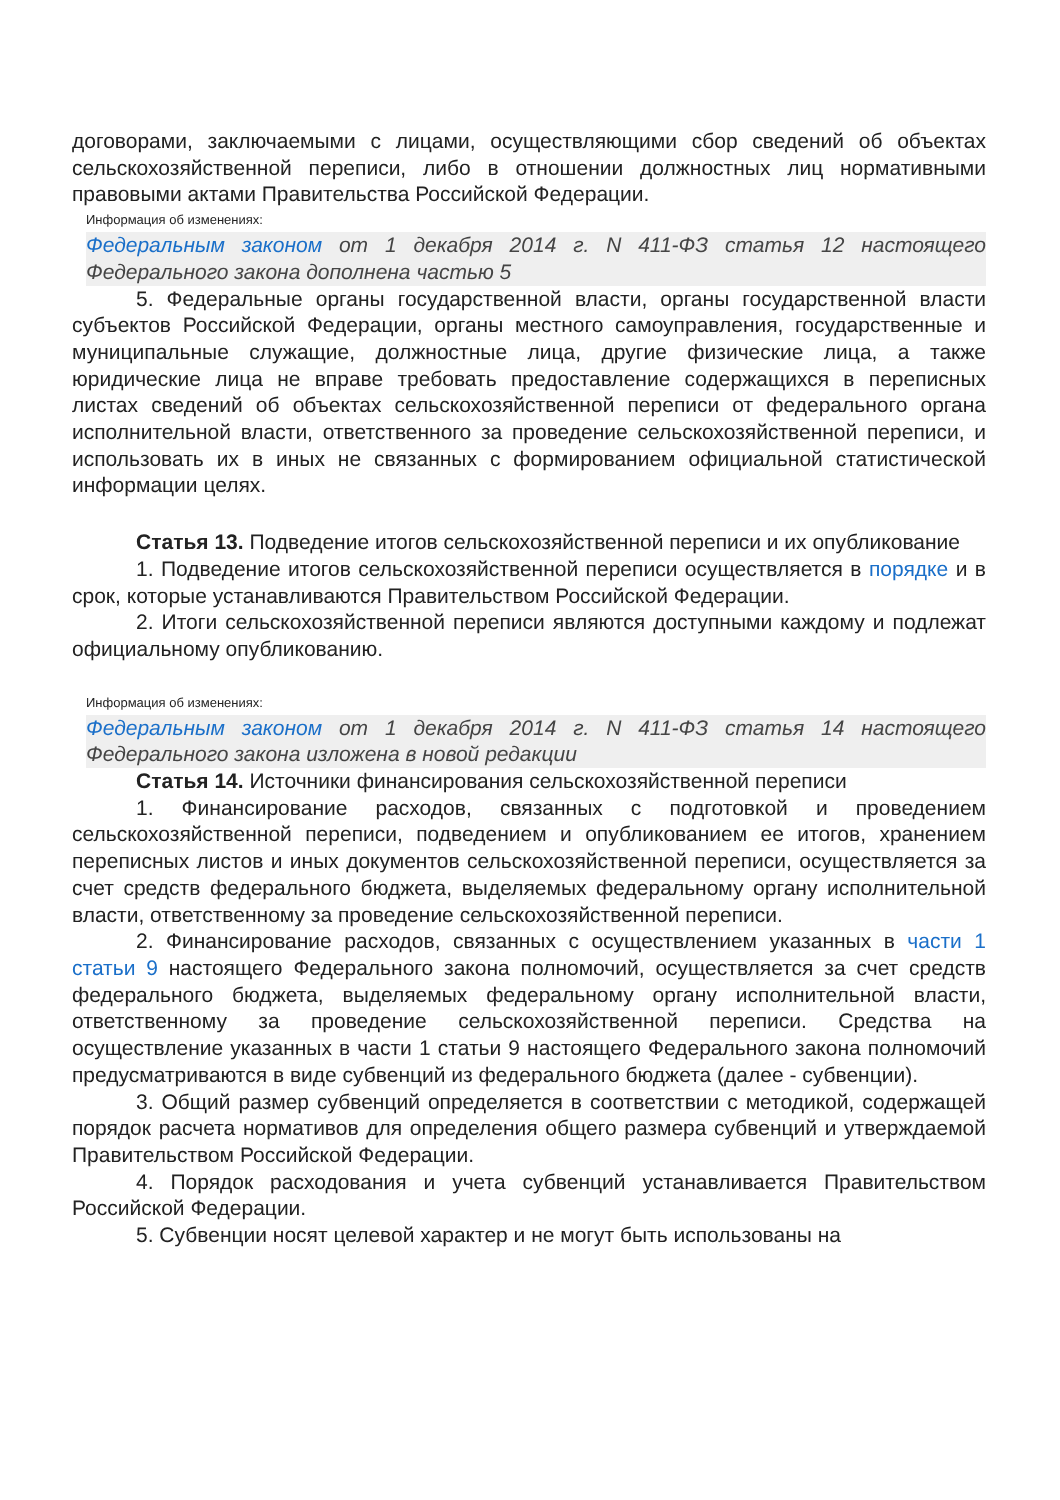договорами, заключаемыми с лицами, осуществляющими сбор сведений об объектах сельскохозяйственной переписи, либо в отношении должностных лиц нормативными правовыми актами Правительства Российской Федерации.
Информация об изменениях:
Федеральным законом от 1 декабря 2014 г. N 411-ФЗ статья 12 настоящего Федерального закона дополнена частью 5
5. Федеральные органы государственной власти, органы государственной власти субъектов Российской Федерации, органы местного самоуправления, государственные и муниципальные служащие, должностные лица, другие физические лица, а также юридические лица не вправе требовать предоставление содержащихся в переписных листах сведений об объектах сельскохозяйственной переписи от федерального органа исполнительной власти, ответственного за проведение сельскохозяйственной переписи, и использовать их в иных не связанных с формированием официальной статистической информации целях.
Статья 13. Подведение итогов сельскохозяйственной переписи и их опубликование
1. Подведение итогов сельскохозяйственной переписи осуществляется в порядке и в срок, которые устанавливаются Правительством Российской Федерации.
2. Итоги сельскохозяйственной переписи являются доступными каждому и подлежат официальному опубликованию.
Информация об изменениях:
Федеральным законом от 1 декабря 2014 г. N 411-ФЗ статья 14 настоящего Федерального закона изложена в новой редакции
Статья 14. Источники финансирования сельскохозяйственной переписи
1. Финансирование расходов, связанных с подготовкой и проведением сельскохозяйственной переписи, подведением и опубликованием ее итогов, хранением переписных листов и иных документов сельскохозяйственной переписи, осуществляется за счет средств федерального бюджета, выделяемых федеральному органу исполнительной власти, ответственному за проведение сельскохозяйственной переписи.
2. Финансирование расходов, связанных с осуществлением указанных в части 1 статьи 9 настоящего Федерального закона полномочий, осуществляется за счет средств федерального бюджета, выделяемых федеральному органу исполнительной власти, ответственному за проведение сельскохозяйственной переписи. Средства на осуществление указанных в части 1 статьи 9 настоящего Федерального закона полномочий предусматриваются в виде субвенций из федерального бюджета (далее - субвенции).
3. Общий размер субвенций определяется в соответствии с методикой, содержащей порядок расчета нормативов для определения общего размера субвенций и утверждаемой Правительством Российской Федерации.
4. Порядок расходования и учета субвенций устанавливается Правительством Российской Федерации.
5. Субвенции носят целевой характер и не могут быть использованы на